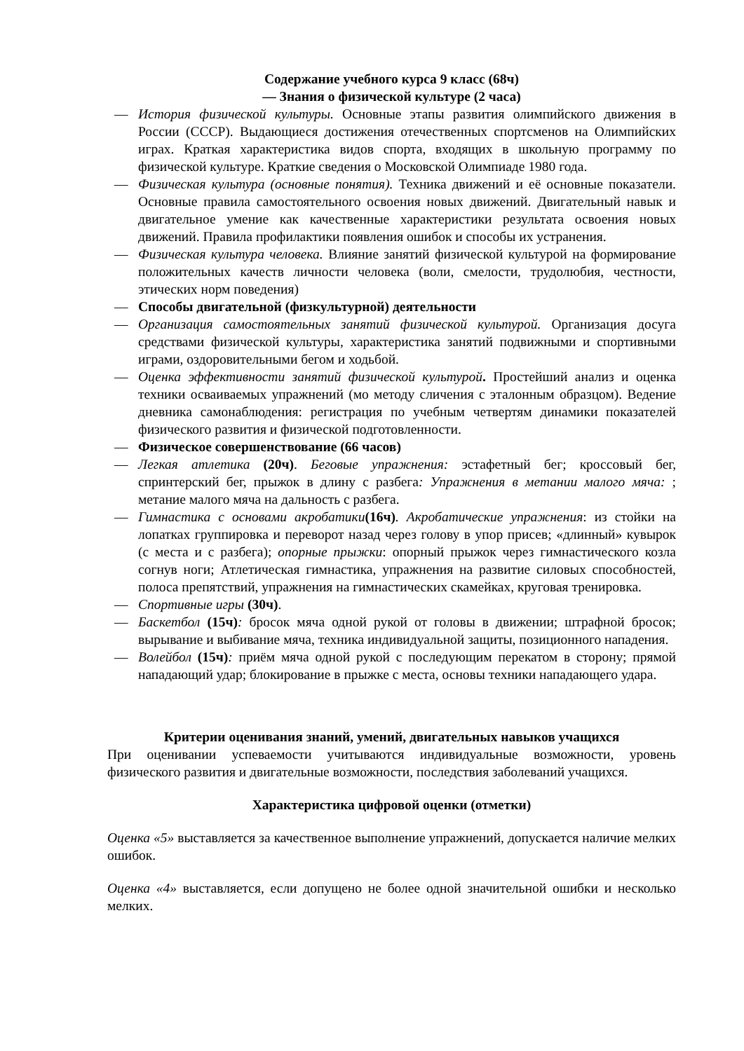Содержание учебного курса 9 класс (68ч)
— Знания о физической культуре (2 часа)
— История физической культуры. Основные этапы развития олимпийского движения в России (СССР). Выдающиеся достижения отечественных спортсменов на Олимпийских играх. Краткая характеристика видов спорта, входящих в школьную программу по физической культуре. Краткие сведения о Московской Олимпиаде 1980 года.
— Физическая культура (основные понятия). Техника движений и её основные показатели. Основные правила самостоятельного освоения новых движений. Двигательный навык и двигательное умение как качественные характеристики результата освоения новых движений. Правила профилактики появления ошибок и способы их устранения.
— Физическая культура человека. Влияние занятий физической культурой на формирование положительных качеств личности человека (воли, смелости, трудолюбия, честности, этических норм поведения)
— Способы двигательной (физкультурной) деятельности
— Организация самостоятельных занятий физической культурой. Организация досуга средствами физической культуры, характеристика занятий подвижными и спортивными играми, оздоровительными бегом и ходьбой.
— Оценка эффективности занятий физической культурой. Простейший анализ и оценка техники осваиваемых упражнений (мо методу сличения с эталонным образцом). Ведение дневника самонаблюдения: регистрация по учебным четвертям динамики показателей физического развития и физической подготовленности.
— Физическое совершенствование (66 часов)
— Легкая атлетика (20ч). Беговые упражнения: эстафетный бег; кроссовый бег, спринтерский бег, прыжок в длину с разбега: Упражнения в метании малого мяча: ; метание малого мяча на дальность с разбега.
— Гимнастика с основами акробатики(16ч). Акробатические упражнения: из стойки на лопатках группировка и переворот назад через голову в упор присев; «длинный» кувырок (с места и с разбега); опорные прыжки: опорный прыжок через гимнастического козла согнув ноги; Атлетическая гимнастика, упражнения на развитие силовых способностей, полоса препятствий, упражнения на гимнастических скамейках, круговая тренировка.
— Спортивные игры (30ч).
— Баскетбол (15ч): бросок мяча одной рукой от головы в движении; штрафной бросок; вырывание и выбивание мяча, техника индивидуальной защиты, позиционного нападения.
— Волейбол (15ч): приём мяча одной рукой с последующим перекатом в сторону; прямой нападающий удар; блокирование в прыжке с места, основы техники нападающего удара.
Критерии оценивания знаний, умений, двигательных навыков учащихся
При оценивании успеваемости учитываются индивидуальные возможности, уровень физического развития и двигательные возможности, последствия заболеваний учащихся.
Характеристика цифровой оценки (отметки)
Оценка «5» выставляется за качественное выполнение упражнений, допускается наличие мелких ошибок.
Оценка «4» выставляется, если допущено не более одной значительной ошибки и несколько мелких.